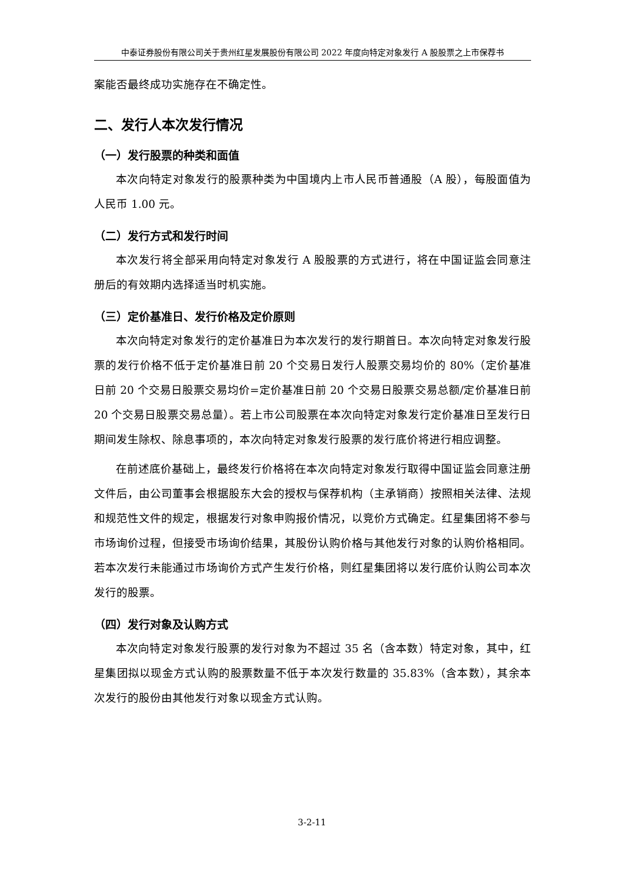中泰证券股份有限公司关于贵州红星发展股份有限公司 2022 年度向特定对象发行 A 股股票之上市保荐书
案能否最终成功实施存在不确定性。
二、发行人本次发行情况
（一）发行股票的种类和面值
本次向特定对象发行的股票种类为中国境内上市人民币普通股（A 股），每股面值为人民币 1.00 元。
（二）发行方式和发行时间
本次发行将全部采用向特定对象发行 A 股股票的方式进行，将在中国证监会同意注册后的有效期内选择适当时机实施。
（三）定价基准日、发行价格及定价原则
本次向特定对象发行的定价基准日为本次发行的发行期首日。本次向特定对象发行股票的发行价格不低于定价基准日前 20 个交易日发行人股票交易均价的 80%（定价基准日前 20 个交易日股票交易均价=定价基准日前 20 个交易日股票交易总额/定价基准日前 20 个交易日股票交易总量）。若上市公司股票在本次向特定对象发行定价基准日至发行日期间发生除权、除息事项的，本次向特定对象发行股票的发行底价将进行相应调整。
在前述底价基础上，最终发行价格将在本次向特定对象发行取得中国证监会同意注册文件后，由公司董事会根据股东大会的授权与保荐机构（主承销商）按照相关法律、法规和规范性文件的规定，根据发行对象申购报价情况，以竞价方式确定。红星集团将不参与市场询价过程，但接受市场询价结果，其股份认购价格与其他发行对象的认购价格相同。若本次发行未能通过市场询价方式产生发行价格，则红星集团将以发行底价认购公司本次发行的股票。
（四）发行对象及认购方式
本次向特定对象发行股票的发行对象为不超过 35 名（含本数）特定对象，其中，红星集团拟以现金方式认购的股票数量不低于本次发行数量的 35.83%（含本数），其余本次发行的股份由其他发行对象以现金方式认购。
3-2-11